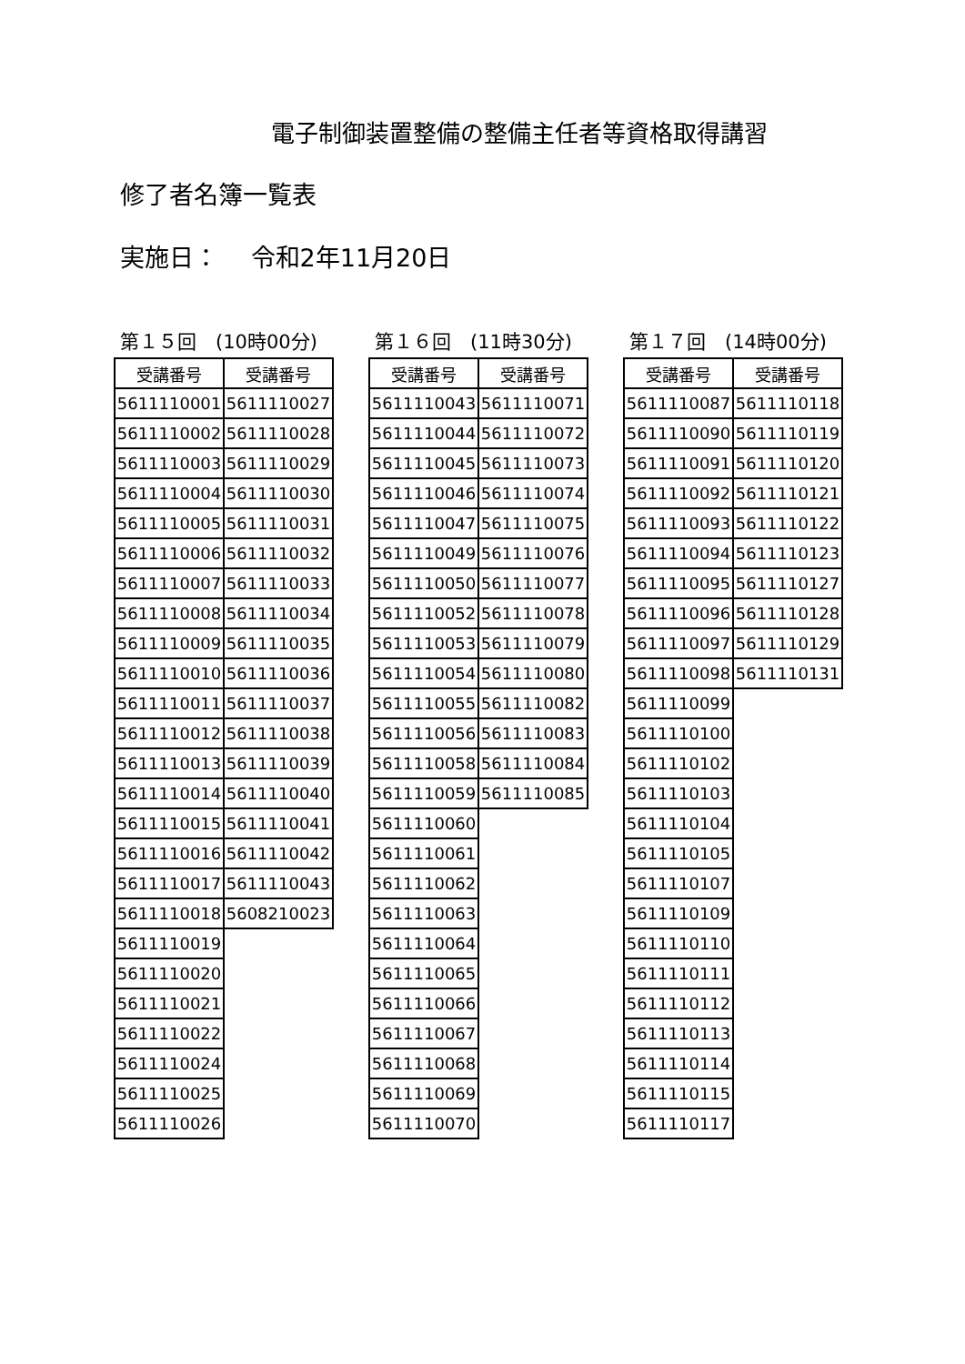電子制御装置整備の整備主任者等資格取得講習
修了者名簿一覧表
実施日：　 令和2年11月20日
第１５回　(10時00分)
| 受講番号 | 受講番号 |
| --- | --- |
| 5611110001 | 5611110027 |
| 5611110002 | 5611110028 |
| 5611110003 | 5611110029 |
| 5611110004 | 5611110030 |
| 5611110005 | 5611110031 |
| 5611110006 | 5611110032 |
| 5611110007 | 5611110033 |
| 5611110008 | 5611110034 |
| 5611110009 | 5611110035 |
| 5611110010 | 5611110036 |
| 5611110011 | 5611110037 |
| 5611110012 | 5611110038 |
| 5611110013 | 5611110039 |
| 5611110014 | 5611110040 |
| 5611110015 | 5611110041 |
| 5611110016 | 5611110042 |
| 5611110017 | 5611110043 |
| 5611110018 | 5608210023 |
| 5611110019 | |
| 5611110020 | |
| 5611110021 | |
| 5611110022 | |
| 5611110024 | |
| 5611110025 | |
| 5611110026 | |
第１６回　(11時30分)
| 受講番号 | 受講番号 |
| --- | --- |
| 5611110043 | 5611110071 |
| 5611110044 | 5611110072 |
| 5611110045 | 5611110073 |
| 5611110046 | 5611110074 |
| 5611110047 | 5611110075 |
| 5611110049 | 5611110076 |
| 5611110050 | 5611110077 |
| 5611110052 | 5611110078 |
| 5611110053 | 5611110079 |
| 5611110054 | 5611110080 |
| 5611110055 | 5611110082 |
| 5611110056 | 5611110083 |
| 5611110058 | 5611110084 |
| 5611110059 | 5611110085 |
| 5611110060 | |
| 5611110061 | |
| 5611110062 | |
| 5611110063 | |
| 5611110064 | |
| 5611110065 | |
| 5611110066 | |
| 5611110067 | |
| 5611110068 | |
| 5611110069 | |
| 5611110070 | |
第１７回　(14時00分)
| 受講番号 | 受講番号 |
| --- | --- |
| 5611110087 | 5611110118 |
| 5611110090 | 5611110119 |
| 5611110091 | 5611110120 |
| 5611110092 | 5611110121 |
| 5611110093 | 5611110122 |
| 5611110094 | 5611110123 |
| 5611110095 | 5611110127 |
| 5611110096 | 5611110128 |
| 5611110097 | 5611110129 |
| 5611110098 | 5611110131 |
| 5611110099 | |
| 5611110100 | |
| 5611110102 | |
| 5611110103 | |
| 5611110104 | |
| 5611110105 | |
| 5611110107 | |
| 5611110109 | |
| 5611110110 | |
| 5611110111 | |
| 5611110112 | |
| 5611110113 | |
| 5611110114 | |
| 5611110115 | |
| 5611110117 | |